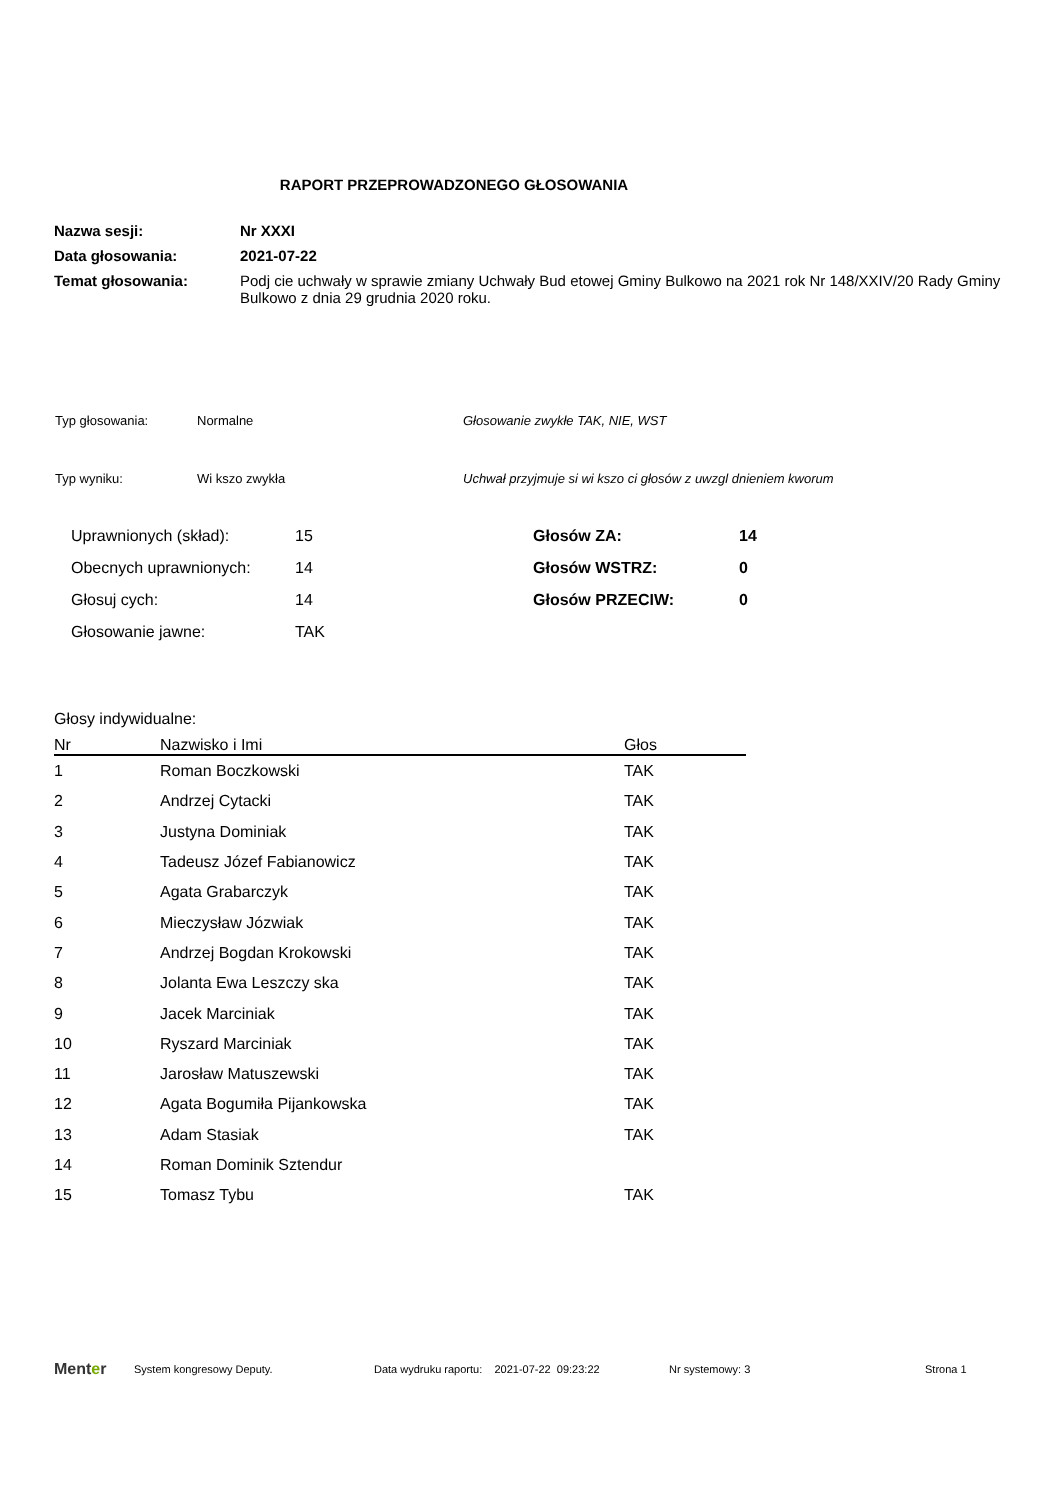RAPORT PRZEPROWADZONEGO GŁOSOWANIA
| Nazwa sesji: | Nr XXXI |
| Data głosowania: | 2021-07-22 |
| Temat głosowania: | Podj cie uchwały w sprawie zmiany Uchwały Bud etowej Gminy Bulkowo na 2021 rok Nr 148/XXIV/20 Rady Gminy Bulkowo z dnia 29 grudnia 2020 roku. |
| Typ głosowania: | Normalne | Głosowanie zwykłe TAK, NIE, WST |
| Typ wyniku: | Wi kszo zwykła | Uchwał przyjmuje si wi kszo ci głosów z uwzgl dnieniem kworum |
| Uprawnionych (skład): | 15 | Głosów ZA: | 14 |
| Obecnych uprawnionych: | 14 | Głosów WSTRZ: | 0 |
| Głosuj cych: | 14 | Głosów PRZECIW: | 0 |
| Głosowanie jawne: | TAK | | |
Głosy indywidualne:
| Nr | Nazwisko i Imi | Głos |
| --- | --- | --- |
| 1 | Roman Boczkowski | TAK |
| 2 | Andrzej Cytacki | TAK |
| 3 | Justyna Dominiak | TAK |
| 4 | Tadeusz Józef Fabianowicz | TAK |
| 5 | Agata Grabarczyk | TAK |
| 6 | Mieczysław Józwiak | TAK |
| 7 | Andrzej Bogdan Krokowski | TAK |
| 8 | Jolanta Ewa Leszczy ska | TAK |
| 9 | Jacek Marciniak | TAK |
| 10 | Ryszard Marciniak | TAK |
| 11 | Jarosław Matuszewski | TAK |
| 12 | Agata Bogumiła Pijankowska | TAK |
| 13 | Adam Stasiak | TAK |
| 14 | Roman Dominik Sztendur | |
| 15 | Tomasz Tybu | TAK |
Menter System kongresowy Deputy. Data wydruku raportu: 2021-07-22 09:23:22 Nr systemowy: 3 Strona 1